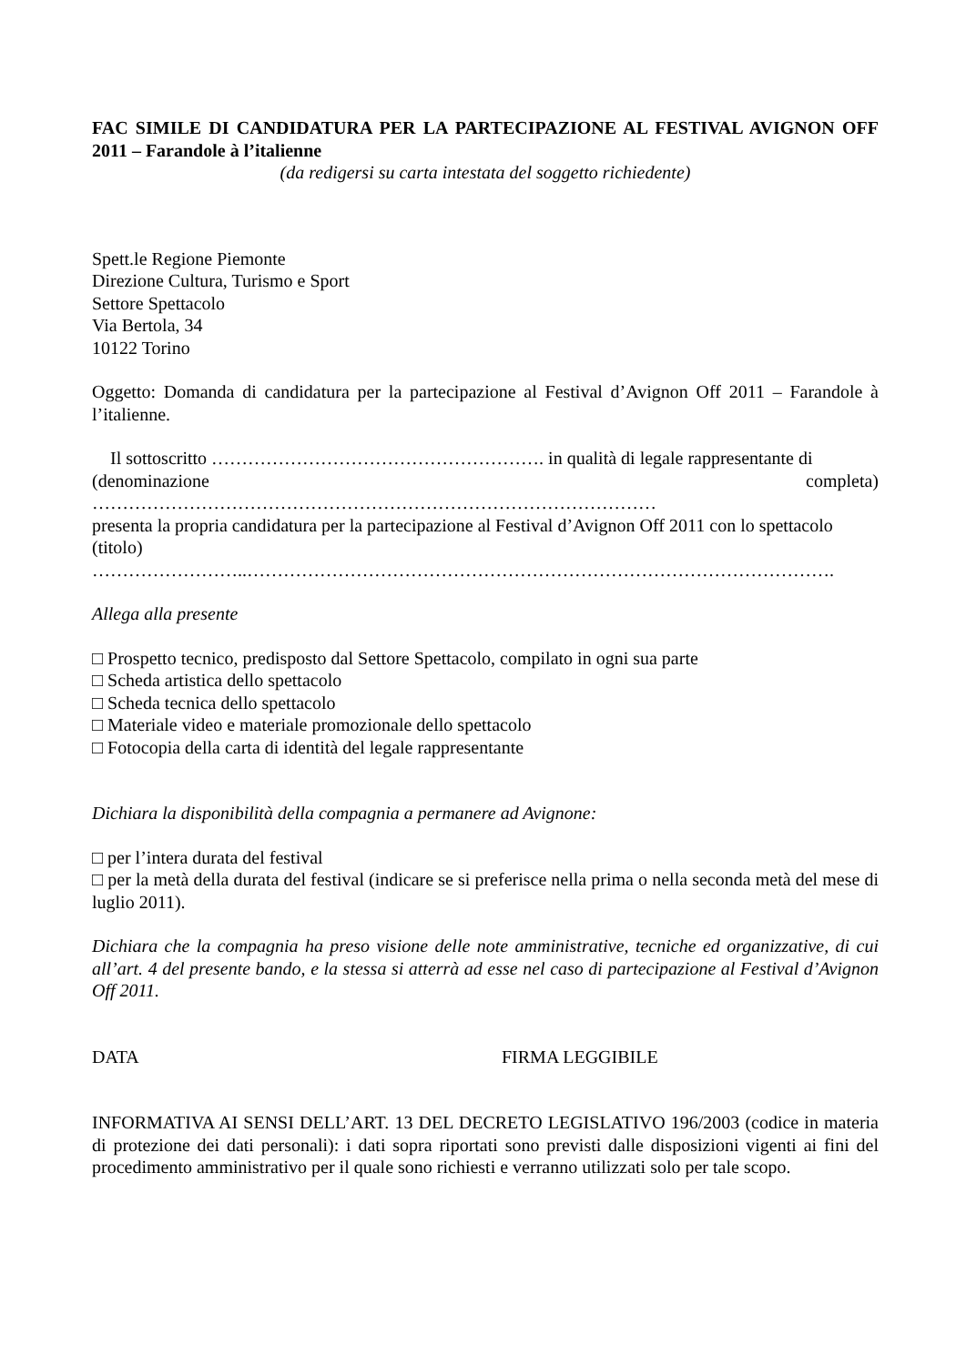FAC SIMILE DI CANDIDATURA PER LA PARTECIPAZIONE AL FESTIVAL AVIGNON OFF 2011 – Farandole à l’italienne
(da redigersi su carta intestata del soggetto richiedente)
Spett.le Regione Piemonte
Direzione Cultura, Turismo e Sport
Settore Spettacolo
Via Bertola, 34
10122 Torino
Oggetto: Domanda di candidatura per la partecipazione al Festival d’Avignon Off 2011 – Farandole à l’italienne.
Il sottoscritto ………………………………………………. in qualità di legale rappresentante di
(denominazione completa)
…………………………………………………………………………………
presenta la propria candidatura per la partecipazione al Festival d’Avignon Off 2011 con lo spettacolo
(titolo)
……………………..…………………………………………………………………………………….
Allega alla presente
□ Prospetto tecnico, predisposto dal Settore Spettacolo, compilato in ogni sua parte
□ Scheda artistica dello spettacolo
□ Scheda tecnica dello spettacolo
□ Materiale video e materiale promozionale dello spettacolo
□ Fotocopia della carta di identità del legale rappresentante
Dichiara la disponibilità della compagnia a permanere ad Avignone:
□ per l’intera durata del festival
□ per la metà della durata del festival (indicare se si preferisce nella prima o nella seconda metà del mese di luglio 2011).
Dichiara che la compagnia ha preso visione delle note amministrative, tecniche ed organizzative, di cui all’art. 4 del presente bando, e la stessa si atterrà ad esse nel caso di partecipazione al Festival d’Avignon Off 2011.
DATA FIRMA LEGGIBILE
INFORMATIVA AI SENSI DELL’ART. 13 DEL DECRETO LEGISLATIVO 196/2003 (codice in materia di protezione dei dati personali): i dati sopra riportati sono previsti dalle disposizioni vigenti ai fini del procedimento amministrativo per il quale sono richiesti e verranno utilizzati solo per tale scopo.